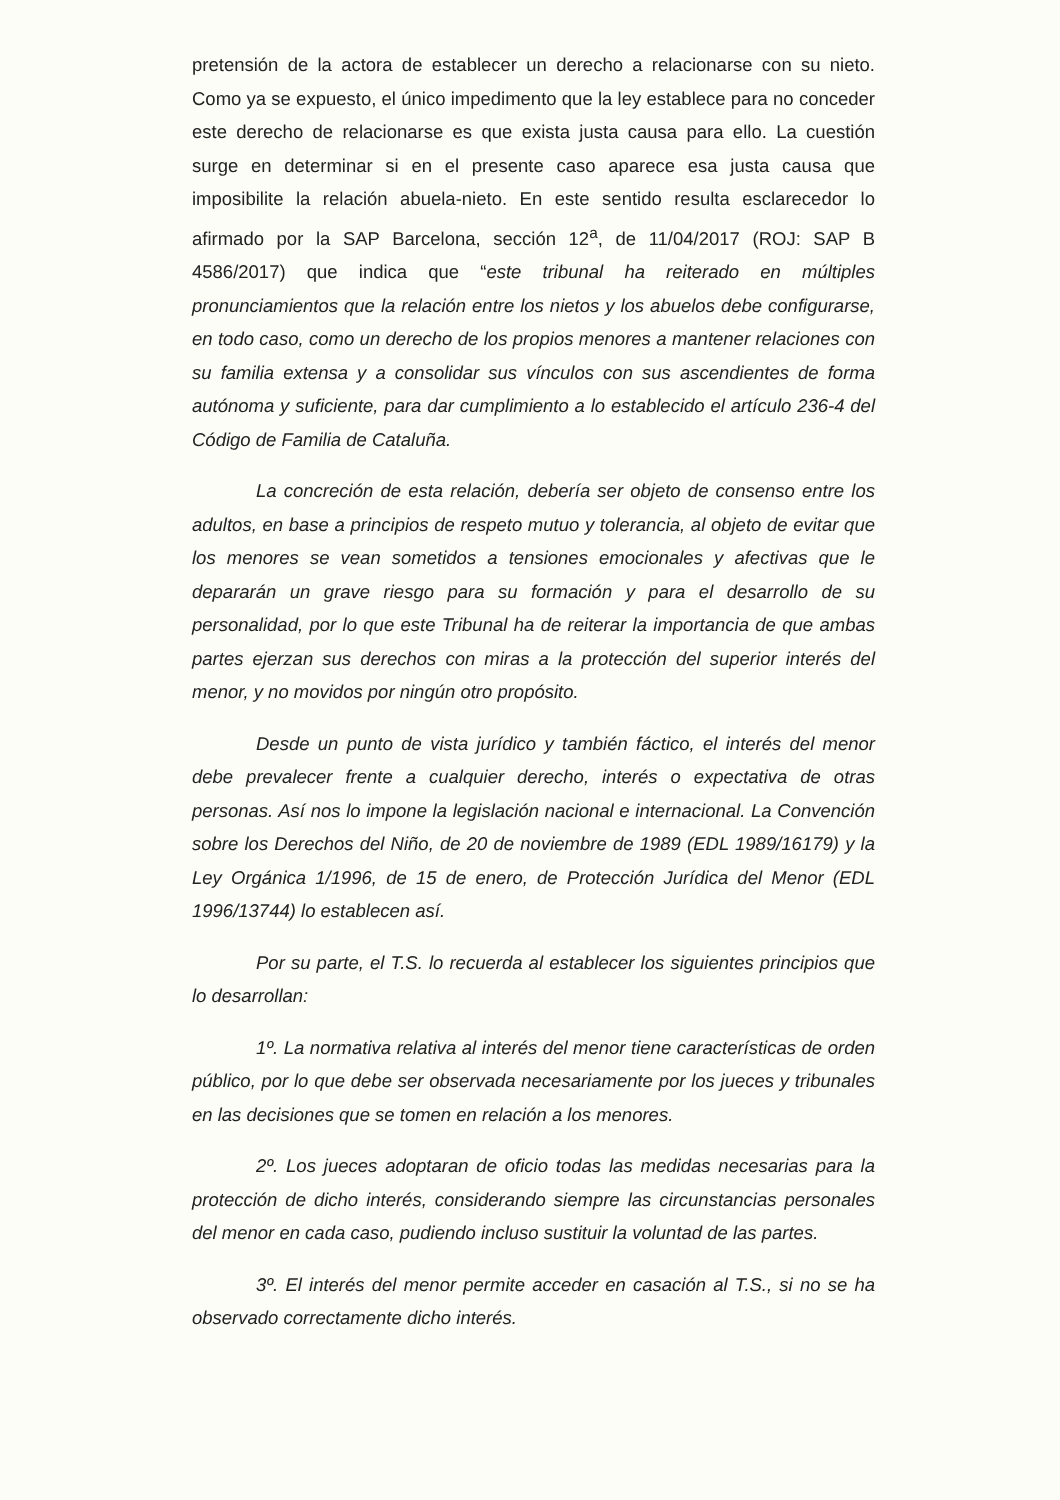pretensión de la actora de establecer un derecho a relacionarse con su nieto. Como ya se expuesto, el único impedimento que la ley establece para no conceder este derecho de relacionarse es que exista justa causa para ello. La cuestión surge en determinar si en el presente caso aparece esa justa causa que imposibilite la relación abuela-nieto. En este sentido resulta esclarecedor lo afirmado por la SAP Barcelona, sección 12<sup>a</sup>, de 11/04/2017 (ROJ: SAP B 4586/2017) que indica que “este tribunal ha reiterado en múltiples pronunciamientos que la relación entre los nietos y los abuelos debe configurarse, en todo caso, como un derecho de los propios menores a mantener relaciones con su familia extensa y a consolidar sus vínculos con sus ascendientes de forma autónoma y suficiente, para dar cumplimiento a lo establecido el artículo 236-4 del Código de Familia de Cataluña.
La concreción de esta relación, debería ser objeto de consenso entre los adultos, en base a principios de respeto mutuo y tolerancia, al objeto de evitar que los menores se vean sometidos a tensiones emocionales y afectivas que le depararán un grave riesgo para su formación y para el desarrollo de su personalidad, por lo que este Tribunal ha de reiterar la importancia de que ambas partes ejerzan sus derechos con miras a la protección del superior interés del menor, y no movidos por ningún otro propósito.
Desde un punto de vista jurídico y también fáctico, el interés del menor debe prevalecer frente a cualquier derecho, interés o expectativa de otras personas. Así nos lo impone la legislación nacional e internacional. La Convención sobre los Derechos del Niño, de 20 de noviembre de 1989 (EDL 1989/16179) y la Ley Orgánica 1/1996, de 15 de enero, de Protección Jurídica del Menor (EDL 1996/13744) lo establecen así.
Por su parte, el T.S. lo recuerda al establecer los siguientes principios que lo desarrollan:
1º. La normativa relativa al interés del menor tiene características de orden público, por lo que debe ser observada necesariamente por los jueces y tribunales en las decisiones que se tomen en relación a los menores.
2º. Los jueces adoptaran de oficio todas las medidas necesarias para la protección de dicho interés, considerando siempre las circunstancias personales del menor en cada caso, pudiendo incluso sustituir la voluntad de las partes.
3º. El interés del menor permite acceder en casación al T.S., si no se ha observado correctamente dicho interés.